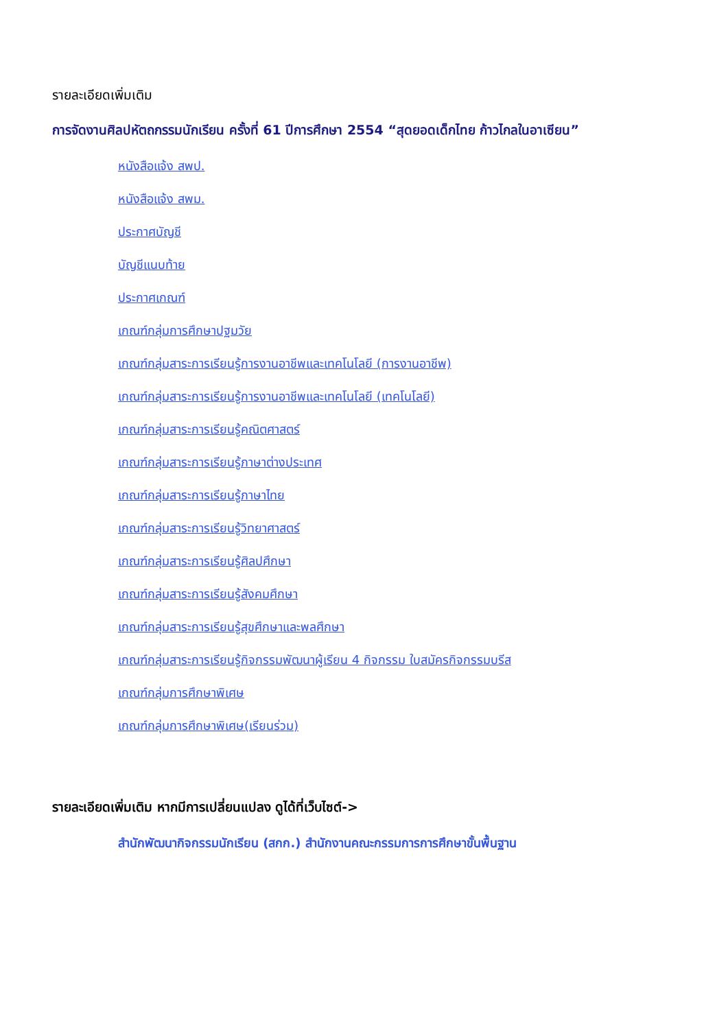รายละเอียดเพิ่มเติม
การจัดงานศิลปหัตถกรรมนักเรียน ครั้งที่ 61 ปีการศึกษา 2554 “สุดยอดเด็กไทย ก้าวไกลในอาเซียน”
หนังสือแจ้ง สพป.
หนังสือแจ้ง สพม.
ประกาศบัญชี
บัญชีแนบท้าย
ประกาศเกณฑ์
เกณฑ์กลุ่มการศึกษาปฐมวัย
เกณฑ์กลุ่มสาระการเรียนรู้การงานอาชีพและเทคโนโลยี (การงานอาชีพ)
เกณฑ์กลุ่มสาระการเรียนรู้การงานอาชีพและเทคโนโลยี (เทคโนโลยี)
เกณฑ์กลุ่มสาระการเรียนรู้คณิตศาสตร์
เกณฑ์กลุ่มสาระการเรียนรู้ภาษาต่างประเทศ
เกณฑ์กลุ่มสาระการเรียนรู้ภาษาไทย
เกณฑ์กลุ่มสาระการเรียนรู้วิทยาศาสตร์
เกณฑ์กลุ่มสาระการเรียนรู้ศิลปศึกษา
เกณฑ์กลุ่มสาระการเรียนรู้สังคมศึกษา
เกณฑ์กลุ่มสาระการเรียนรู้สุขศึกษาและพลศึกษา
เกณฑ์กลุ่มสาระการเรียนรู้กิจกรรมพัฒนาผู้เรียน 4 กิจกรรม ใบสมัครกิจกรรมบรีส
เกณฑ์กลุ่มการศึกษาพิเศษ
เกณฑ์กลุ่มการศึกษาพิเศษ(เรียนร่วม)
รายละเอียดเพิ่มเติม หากมีการเปลี่ยนแปลง ดูได้ที่เว็บไซต์->
สำนักพัฒนากิจกรรมนักเรียน (สกก.) สำนักงานคณะกรรมการการศึกษาขั้นพื้นฐาน